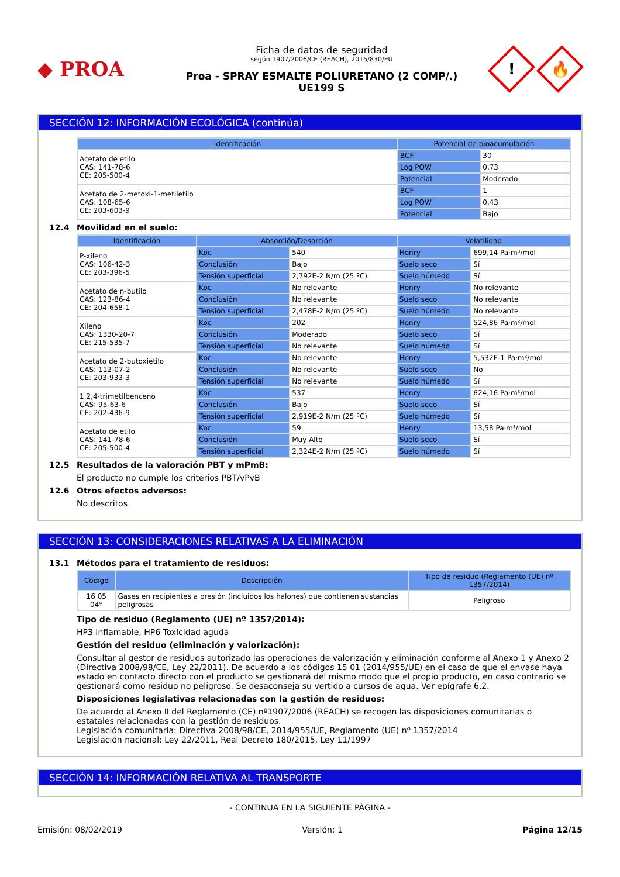◆ PROA
Ficha de datos de seguridad
según 1907/2006/CE (REACH), 2015/830/EU
Proa - SPRAY ESMALTE POLIURETANO (2 COMP/.)
UE199 S
!
🔥
SECCIÓN 12: INFORMACIÓN ECOLÓGICA (continúa)
| Identificación | Potencial de bioacumulación | |
| --- | --- | --- |
| Acetato de etilo CAS: 141-78-6 CE: 205-500-4 | BCF | 30 |
| | Log POW | 0,73 |
| | Potencial | Moderado |
| Acetato de 2-metoxi-1-metiletilo CAS: 108-65-6 CE: 203-603-9 | BCF | 1 |
| | Log POW | 0,43 |
| | Potencial | Bajo |
12.4 Movilidad en el suelo:
| Identificación | Absorción/Desorción | | Volatilidad | |
| --- | --- | --- | --- | --- |
| P-xileno CAS: 106-42-3 CE: 203-396-5 | Koc | 540 | Henry | 699,14 Pa·m³/mol |
| | Conclusión | Bajo | Suelo seco | Sí |
| | Tensión superficial | 2,792E-2 N/m (25 ºC) | Suelo húmedo | Sí |
| Acetato de n-butilo CAS: 123-86-4 CE: 204-658-1 | Koc | No relevante | Henry | No relevante |
| | Conclusión | No relevante | Suelo seco | No relevante |
| | Tensión superficial | 2,478E-2 N/m (25 ºC) | Suelo húmedo | No relevante |
| Xileno CAS: 1330-20-7 CE: 215-535-7 | Koc | 202 | Henry | 524,86 Pa·m³/mol |
| | Conclusión | Moderado | Suelo seco | Sí |
| | Tensión superficial | No relevante | Suelo húmedo | Sí |
| Acetato de 2-butoxietilo CAS: 112-07-2 CE: 203-933-3 | Koc | No relevante | Henry | 5,532E-1 Pa·m³/mol |
| | Conclusión | No relevante | Suelo seco | No |
| | Tensión superficial | No relevante | Suelo húmedo | Sí |
| 1,2,4-trimetilbenceno CAS: 95-63-6 CE: 202-436-9 | Koc | 537 | Henry | 624,16 Pa·m³/mol |
| | Conclusión | Bajo | Suelo seco | Sí |
| | Tensión superficial | 2,919E-2 N/m (25 ºC) | Suelo húmedo | Sí |
| Acetato de etilo CAS: 141-78-6 CE: 205-500-4 | Koc | 59 | Henry | 13,58 Pa·m³/mol |
| | Conclusión | Muy Alto | Suelo seco | Sí |
| | Tensión superficial | 2,324E-2 N/m (25 ºC) | Suelo húmedo | Sí |
12.5 Resultados de la valoración PBT y mPmB:
El producto no cumple los criterios PBT/vPvB
12.6 Otros efectos adversos:
No descritos
SECCIÓN 13: CONSIDERACIONES RELATIVAS A LA ELIMINACIÓN
13.1 Métodos para el tratamiento de residuos:
| Código | Descripción | Tipo de residuo (Reglamento (UE) nº 1357/2014) |
| --- | --- | --- |
| 16 05 04* | Gases en recipientes a presión (incluidos los halones) que contienen sustancias peligrosas | Peligroso |
Tipo de residuo (Reglamento (UE) nº 1357/2014):
HP3 Inflamable, HP6 Toxicidad aguda
Gestión del residuo (eliminación y valorización):
Consultar al gestor de residuos autorizado las operaciones de valorización y eliminación conforme al Anexo 1 y Anexo 2 (Directiva 2008/98/CE, Ley 22/2011). De acuerdo a los códigos 15 01 (2014/955/UE) en el caso de que el envase haya estado en contacto directo con el producto se gestionará del mismo modo que el propio producto, en caso contrario se gestionará como residuo no peligroso. Se desaconseja su vertido a cursos de agua. Ver epígrafe 6.2.
Disposiciones legislativas relacionadas con la gestión de residuos:
De acuerdo al Anexo II del Reglamento (CE) nº1907/2006 (REACH) se recogen las disposiciones comunitarias o estatales relacionadas con la gestión de residuos.
Legislación comunitaria: Directiva 2008/98/CE, 2014/955/UE, Reglamento (UE) nº 1357/2014
Legislación nacional: Ley 22/2011, Real Decreto 180/2015, Ley 11/1997
SECCIÓN 14: INFORMACIÓN RELATIVA AL TRANSPORTE
- CONTINÚA EN LA SIGUIENTE PÁGINA -
Emisión: 08/02/2019 Versión: 1 Página 12/15